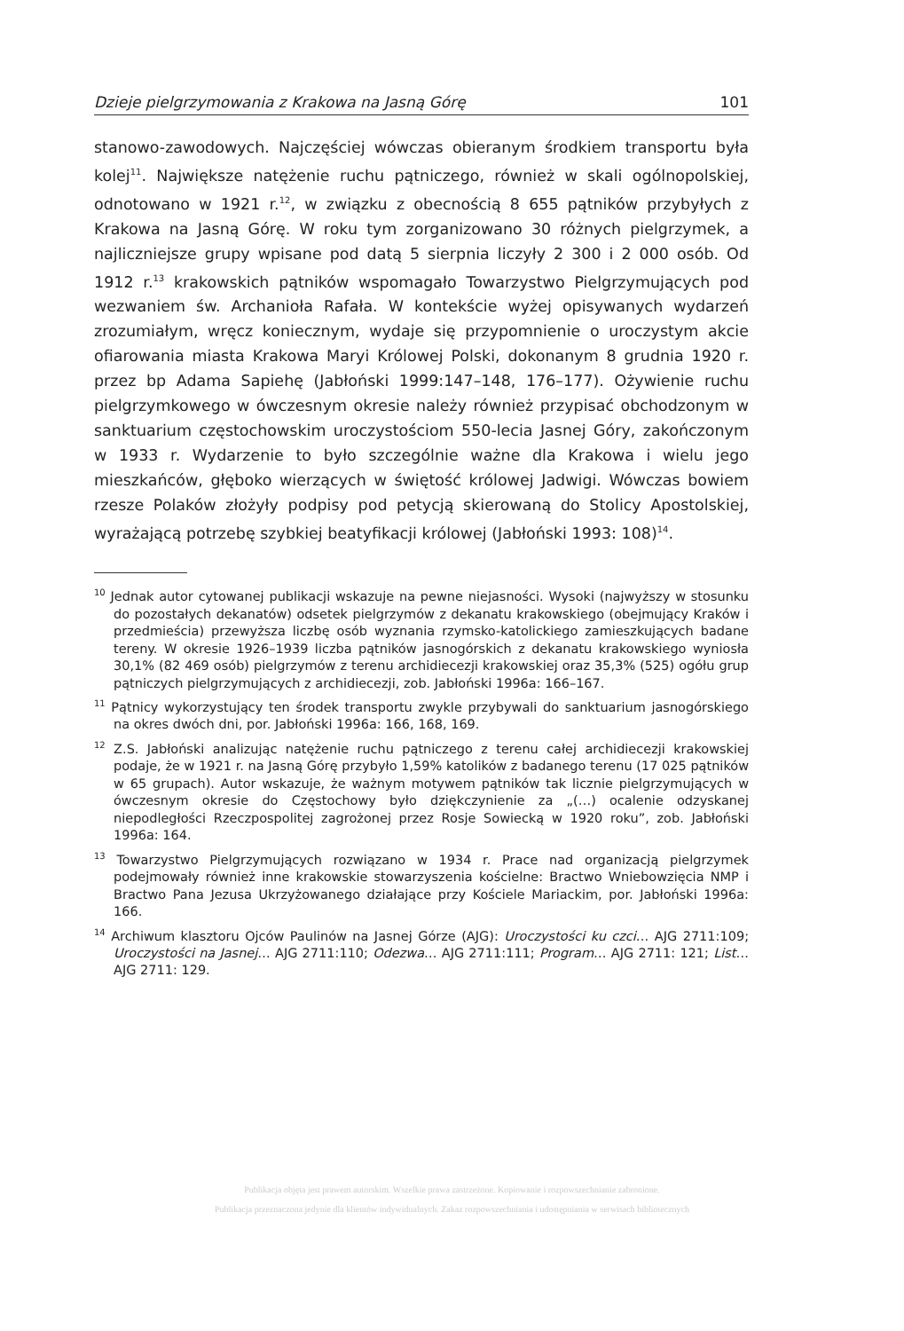Dzieje pielgrzymowania z Krakowa na Jasną Górę 101
stanowo-zawodowych. Najczęściej wówczas obieranym środkiem transportu była kolej<sup>11</sup>. Największe natężenie ruchu pątniczego, również w skali ogólnopolskiej, odnotowano w 1921 r.<sup>12</sup>, w związku z obecnością 8 655 pątników przybyłych z Krakowa na Jasną Górę. W roku tym zorganizowano 30 różnych pielgrzymek, a najliczniejsze grupy wpisane pod datą 5 sierpnia liczyły 2 300 i 2 000 osób. Od 1912 r.<sup>13</sup> krakowskich pątników wspomagało Towarzystwo Pielgrzymujących pod wezwaniem św. Archanioła Rafała. W kontekście wyżej opisywanych wydarzeń zrozumiałym, wręcz koniecznym, wydaje się przypomnienie o uroczystym akcie ofiarowania miasta Krakowa Maryi Królowej Polski, dokonanym 8 grudnia 1920 r. przez bp Adama Sapiehę (Jabłoński 1999:147–148, 176–177). Ożywienie ruchu pielgrzymkowego w ówczesnym okresie należy również przypisać obchodzonym w sanktuarium częstochowskim uroczystościom 550-lecia Jasnej Góry, zakończonym w 1933 r. Wydarzenie to było szczególnie ważne dla Krakowa i wielu jego mieszkańców, głęboko wierzących w świętość królowej Jadwigi. Wówczas bowiem rzesze Polaków złożyły podpisy pod petycją skierowaną do Stolicy Apostolskiej, wyrażającą potrzebę szybkiej beatyfikacji królowej (Jabłoński 1993: 108)<sup>14</sup>.
<sup>10</sup> Jednak autor cytowanej publikacji wskazuje na pewne niejasności. Wysoki (najwyższy w stosunku do pozostałych dekanatów) odsetek pielgrzymów z dekanatu krakowskiego (obejmujący Kraków i przedmieścia) przewyższa liczbę osób wyznania rzymsko-katolickiego zamieszkujących badane tereny. W okresie 1926–1939 liczba pątników jasnogórskich z dekanatu krakowskiego wyniosła 30,1% (82 469 osób) pielgrzymów z terenu archidiecezji krakowskiej oraz 35,3% (525) ogółu grup pątniczych pielgrzymujących z archidiecezji, zob. Jabłoński 1996a: 166–167.
<sup>11</sup> Pątnicy wykorzystujący ten środek transportu zwykle przybywali do sanktuarium jasnogórskiego na okres dwóch dni, por. Jabłoński 1996a: 166, 168, 169.
<sup>12</sup> Z.S. Jabłoński analizując natężenie ruchu pątniczego z terenu całej archidiecezji krakowskiej podaje, że w 1921 r. na Jasną Górę przybyło 1,59% katolików z badanego terenu (17 025 pątników w 65 grupach). Autor wskazuje, że ważnym motywem pątników tak licznie pielgrzymujących w ówczesnym okresie do Częstochowy było dziękczynienie za „(…) ocalenie odzyskanej niepodległości Rzeczpospolitej zagrożonej przez Rosje Sowiecką w 1920 roku”, zob. Jabłoński 1996a: 164.
<sup>13</sup> Towarzystwo Pielgrzymujących rozwiązano w 1934 r. Prace nad organizacją pielgrzymek podejmowały również inne krakowskie stowarzyszenia kościelne: Bractwo Wniebowzięcia NMP i Bractwo Pana Jezusa Ukrzyżowanego działające przy Kościele Mariackim, por. Jabłoński 1996a: 166.
<sup>14</sup> Archiwum klasztoru Ojców Paulinów na Jasnej Górze (AJG): Uroczystości ku czci… AJG 2711:109; Uroczystości na Jasnej… AJG 2711:110; Odezwa… AJG 2711:111; Program… AJG 2711: 121; List… AJG 2711: 129.
Publikacja objęta jest prawem autorskim. Wszelkie prawa zastrzeżone. Kopiowanie i rozpowszechnianie zabronione.
Publikacja przeznaczona jedynie dla klientów indywidualnych. Zakaz rozpowszechniania i udostępniania w serwisach bibliotecznych